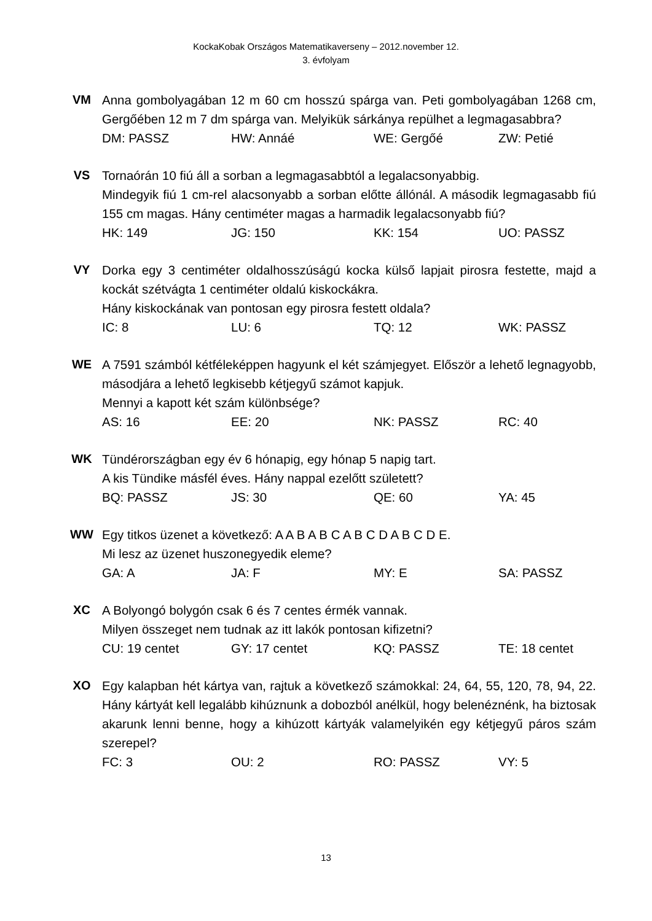KockaKobak Országos Matematikaverseny – 2012.november 12.
3. évfolyam
VM Anna gombolyagában 12 m 60 cm hosszú spárga van. Peti gombolyagában 1268 cm, Gergőében 12 m 7 dm spárga van. Melyikük sárkánya repülhet a legmagasabbra?
DM: PASSZ HW: Annáé WE: Gergőé ZW: Petié
VS Tornaórán 10 fiú áll a sorban a legmagasabbtól a legalacsonyabbig.
Mindegyik fiú 1 cm-rel alacsonyabb a sorban előtte állónál. A második legmagasabb fiú 155 cm magas. Hány centiméter magas a harmadik legalacsonyabb fiú?
HK: 149 JG: 150 KK: 154 UO: PASSZ
VY Dorka egy 3 centiméter oldalhosszúságú kocka külső lapjait pirosra festette, majd a kockát szétvágta 1 centiméter oldalú kiskockákra.
Hány kiskockának van pontosan egy pirosra festett oldala?
IC: 8 LU: 6 TQ: 12 WK: PASSZ
WE A 7591 számból kétféleképpen hagyunk el két számjegyet. Először a lehető legnagyobb, másodjára a lehető legkisebb kétjegyű számot kapjuk.
Mennyi a kapott két szám különbsége?
AS: 16 EE: 20 NK: PASSZ RC: 40
WK Tündérországban egy év 6 hónapig, egy hónap 5 napig tart.
A kis Tündike másfél éves. Hány nappal ezelőtt született?
BQ: PASSZ JS: 30 QE: 60 YA: 45
WW Egy titkos üzenet a következő: A A B A B C A B C D A B C D E.
Mi lesz az üzenet huszonegyedik eleme?
GA: A JA: F MY: E SA: PASSZ
XC A Bolyongó bolygón csak 6 és 7 centes érmék vannak.
Milyen összeget nem tudnak az itt lakók pontosan kifizetni?
CU: 19 centet GY: 17 centet KQ: PASSZ TE: 18 centet
XO Egy kalapban hét kártya van, rajtuk a következő számokkal: 24, 64, 55, 120, 78, 94, 22. Hány kártyát kell legalább kihúznunk a dobozból anélkül, hogy belenéznénk, ha biztosak akarunk lenni benne, hogy a kihúzott kártyák valamelyikén egy kétjegyű páros szám szerepel?
FC: 3 OU: 2 RO: PASSZ VY: 5
13